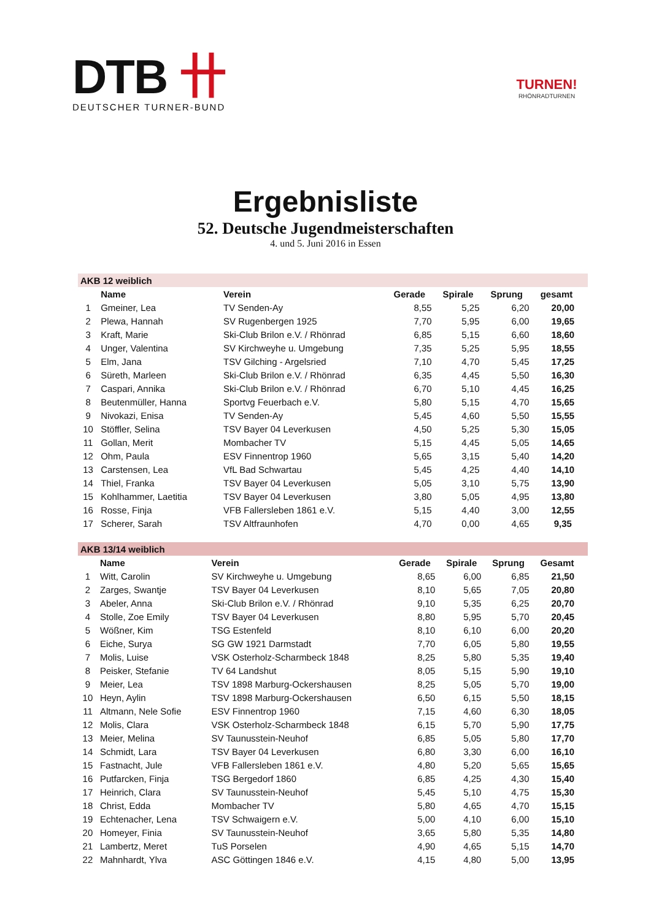DTB 卄
DEUTSCHER TURNER-BUND
TURNEN!
RHÖNRADTURNEN
Ergebnisliste
52. Deutsche Jugendmeisterschaften
4. und 5. Juni 2016 in Essen
| AKB 12 weiblich | | | | | | |
| | Name | Verein | Gerade | Spirale | Sprung | gesamt |
| 1 | Gmeiner, Lea | TV Senden-Ay | 8,55 | 5,25 | 6,20 | 20,00 |
| 2 | Plewa, Hannah | SV Rugenbergen 1925 | 7,70 | 5,95 | 6,00 | 19,65 |
| 3 | Kraft, Marie | Ski-Club Brilon e.V. / Rhönrad | 6,85 | 5,15 | 6,60 | 18,60 |
| 4 | Unger, Valentina | SV Kirchweyhe u. Umgebung | 7,35 | 5,25 | 5,95 | 18,55 |
| 5 | Elm, Jana | TSV Gilching - Argelsried | 7,10 | 4,70 | 5,45 | 17,25 |
| 6 | Süreth, Marleen | Ski-Club Brilon e.V. / Rhönrad | 6,35 | 4,45 | 5,50 | 16,30 |
| 7 | Caspari, Annika | Ski-Club Brilon e.V. / Rhönrad | 6,70 | 5,10 | 4,45 | 16,25 |
| 8 | Beutenmüller, Hanna | Sportvg Feuerbach e.V. | 5,80 | 5,15 | 4,70 | 15,65 |
| 9 | Nivokazi, Enisa | TV Senden-Ay | 5,45 | 4,60 | 5,50 | 15,55 |
| 10 | Stöffler, Selina | TSV Bayer 04 Leverkusen | 4,50 | 5,25 | 5,30 | 15,05 |
| 11 | Gollan, Merit | Mombacher TV | 5,15 | 4,45 | 5,05 | 14,65 |
| 12 | Ohm, Paula | ESV Finnentrop 1960 | 5,65 | 3,15 | 5,40 | 14,20 |
| 13 | Carstensen, Lea | VfL Bad Schwartau | 5,45 | 4,25 | 4,40 | 14,10 |
| 14 | Thiel, Franka | TSV Bayer 04 Leverkusen | 5,05 | 3,10 | 5,75 | 13,90 |
| 15 | Kohlhammer, Laetitia | TSV Bayer 04 Leverkusen | 3,80 | 5,05 | 4,95 | 13,80 |
| 16 | Rosse, Finja | VFB Fallersleben 1861 e.V. | 5,15 | 4,40 | 3,00 | 12,55 |
| 17 | Scherer, Sarah | TSV Altfraunhofen | 4,70 | 0,00 | 4,65 | 9,35 |
| AKB 13/14 weiblich | | | | | | |
| | Name | Verein | Gerade | Spirale | Sprung | Gesamt |
| 1 | Witt, Carolin | SV Kirchweyhe u. Umgebung | 8,65 | 6,00 | 6,85 | 21,50 |
| 2 | Zarges, Swantje | TSV Bayer 04 Leverkusen | 8,10 | 5,65 | 7,05 | 20,80 |
| 3 | Abeler, Anna | Ski-Club Brilon e.V. / Rhönrad | 9,10 | 5,35 | 6,25 | 20,70 |
| 4 | Stolle, Zoe Emily | TSV Bayer 04 Leverkusen | 8,80 | 5,95 | 5,70 | 20,45 |
| 5 | Wößner, Kim | TSG Estenfeld | 8,10 | 6,10 | 6,00 | 20,20 |
| 6 | Eiche, Surya | SG GW 1921 Darmstadt | 7,70 | 6,05 | 5,80 | 19,55 |
| 7 | Molis, Luise | VSK Osterholz-Scharmbeck 1848 | 8,25 | 5,80 | 5,35 | 19,40 |
| 8 | Peisker, Stefanie | TV 64 Landshut | 8,05 | 5,15 | 5,90 | 19,10 |
| 9 | Meier, Lea | TSV 1898 Marburg-Ockershausen | 8,25 | 5,05 | 5,70 | 19,00 |
| 10 | Heyn, Aylin | TSV 1898 Marburg-Ockershausen | 6,50 | 6,15 | 5,50 | 18,15 |
| 11 | Altmann, Nele Sofie | ESV Finnentrop 1960 | 7,15 | 4,60 | 6,30 | 18,05 |
| 12 | Molis, Clara | VSK Osterholz-Scharmbeck 1848 | 6,15 | 5,70 | 5,90 | 17,75 |
| 13 | Meier, Melina | SV Taunusstein-Neuhof | 6,85 | 5,05 | 5,80 | 17,70 |
| 14 | Schmidt, Lara | TSV Bayer 04 Leverkusen | 6,80 | 3,30 | 6,00 | 16,10 |
| 15 | Fastnacht, Jule | VFB Fallersleben 1861 e.V. | 4,80 | 5,20 | 5,65 | 15,65 |
| 16 | Putfarcken, Finja | TSG Bergedorf 1860 | 6,85 | 4,25 | 4,30 | 15,40 |
| 17 | Heinrich, Clara | SV Taunusstein-Neuhof | 5,45 | 5,10 | 4,75 | 15,30 |
| 18 | Christ, Edda | Mombacher TV | 5,80 | 4,65 | 4,70 | 15,15 |
| 19 | Echtenacher, Lena | TSV Schwaigern e.V. | 5,00 | 4,10 | 6,00 | 15,10 |
| 20 | Homeyer, Finia | SV Taunusstein-Neuhof | 3,65 | 5,80 | 5,35 | 14,80 |
| 21 | Lambertz, Meret | TuS Porselen | 4,90 | 4,65 | 5,15 | 14,70 |
| 22 | Mahnhardt, Ylva | ASC Göttingen 1846 e.V. | 4,15 | 4,80 | 5,00 | 13,95 |